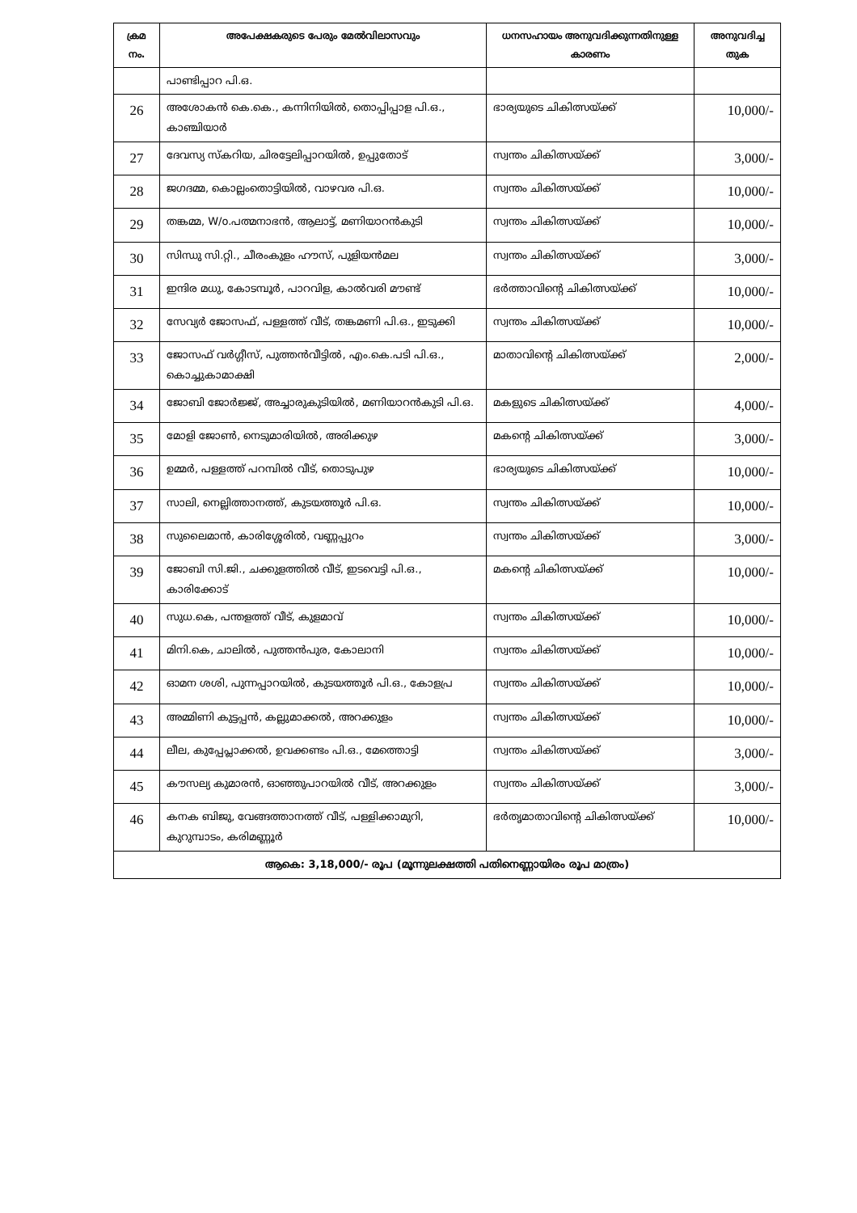| ക്രമ നം. | അപേക്ഷകരുടെ പേരും മേൽവിലാസവും | ധനസഹായം അനുവദിക്കുന്നതിനുള്ള കാരണം | അനുവദിച്ച തുക |
| --- | --- | --- | --- |
| | പാണ്ടിപ്പാറ പി.ഒ. | | |
| 26 | അശോകൻ കെ.കെ., കന്നിനിയിൽ, തൊപ്പിപ്പാള പി.ഒ., കാഞ്ചിയാർ | ഭാര്യയുടെ ചികിത്സയ്ക്ക് | 10,000/- |
| 27 | ദേവസ്യ സ്കറിയ, ചിരട്ടേലിപ്പാറയിൽ, ഉപ്പുതോട് | സ്വന്തം ചികിത്സയ്ക്ക് | 3,000/- |
| 28 | ജഗദമ്മ, കൊല്ലംതൊട്ടിയിൽ, വാഴവര പി.ഒ. | സ്വന്തം ചികിത്സയ്ക്ക് | 10,000/- |
| 29 | തങ്കമ്മ, W/o.പത്മനാഭൻ, ആലാട്ട്, മണിയാറൻകുടി | സ്വന്തം ചികിത്സയ്ക്ക് | 10,000/- |
| 30 | സിന്ധു സി.റ്റി., ചീരംകുളം ഹൗസ്, പുളിയൻമല | സ്വന്തം ചികിത്സയ്ക്ക് | 3,000/- |
| 31 | ഇന്ദിര മധു, കോടമ്പൂർ, പാറവിള, കാൽവരി മൗണ്ട് | ഭർത്താവിന്റെ ചികിത്സയ്ക്ക് | 10,000/- |
| 32 | സേവ്യർ ജോസഫ്, പള്ളത്ത് വീട്, തങ്കമണി പി.ഒ., ഇടുക്കി | സ്വന്തം ചികിത്സയ്ക്ക് | 10,000/- |
| 33 | ജോസഫ് വർഗ്ഗീസ്, പുത്തൻവീട്ടിൽ, എം.കെ.പടി പി.ഒ., കൊച്ചുകാമാക്ഷി | മാതാവിന്റെ ചികിത്സയ്ക്ക് | 2,000/- |
| 34 | ജോബി ജോർജ്ജ്, അച്ചാരുകുടിയിൽ, മണിയാറൻകുടി പി.ഒ. | മകളുടെ ചികിത്സയ്ക്ക് | 4,000/- |
| 35 | മോളി ജോൺ, നെടുമാരിയിൽ, അരിക്കുഴ | മകന്റെ ചികിത്സയ്ക്ക് | 3,000/- |
| 36 | ഉമ്മർ, പള്ളത്ത് പറമ്പിൽ വീട്, തൊടുപുഴ | ഭാര്യയുടെ ചികിത്സയ്ക്ക് | 10,000/- |
| 37 | സാലി, നെല്ലിത്താനത്ത്, കുടയത്തൂർ പി.ഒ. | സ്വന്തം ചികിത്സയ്ക്ക് | 10,000/- |
| 38 | സുലൈമാൻ, കാരിശ്ശേരിൽ, വണ്ണപ്പുറം | സ്വന്തം ചികിത്സയ്ക്ക് | 3,000/- |
| 39 | ജോബി സി.ജി., ചക്കുളത്തിൽ വീട്, ഇടവെട്ടി പി.ഒ., കാരിക്കോട് | മകന്റെ ചികിത്സയ്ക്ക് | 10,000/- |
| 40 | സുധ.കെ, പന്തളത്ത് വീട്, കുളമാവ് | സ്വന്തം ചികിത്സയ്ക്ക് | 10,000/- |
| 41 | മിനി.കെ, ചാലിൽ, പുത്തൻപുര, കോലാനി | സ്വന്തം ചികിത്സയ്ക്ക് | 10,000/- |
| 42 | ഓമന ശശി, പുന്നപ്പാറയിൽ, കുടയത്തൂർ പി.ഒ., കോളപ്ര | സ്വന്തം ചികിത്സയ്ക്ക് | 10,000/- |
| 43 | അമ്മിണി കുട്ടപ്പൻ, കല്ലുമാക്കൽ, അറക്കുളം | സ്വന്തം ചികിത്സയ്ക്ക് | 10,000/- |
| 44 | ലീല, കുപ്പേപ്ലാക്കൽ, ഉവക്കണ്ടം പി.ഒ., മേത്തൊട്ടി | സ്വന്തം ചികിത്സയ്ക്ക് | 3,000/- |
| 45 | കൗസല്യ കുമാരൻ, ഓഞ്ഞുപാറയിൽ വീട്, അറക്കുളം | സ്വന്തം ചികിത്സയ്ക്ക് | 3,000/- |
| 46 | കനക ബിജു, വേങ്ങത്താനത്ത് വീട്, പള്ളിക്കാമുറി, കുറുമ്പാടം, കരിമണ്ണൂർ | ഭർതൃമാതാവിന്റെ ചികിത്സയ്ക്ക് | 10,000/- |
| ആകെ: 3,18,000/- രൂപ (മൂന്നുലക്ഷത്തി പതിനെണ്ണായിരം രൂപ മാത്രം) | | | |